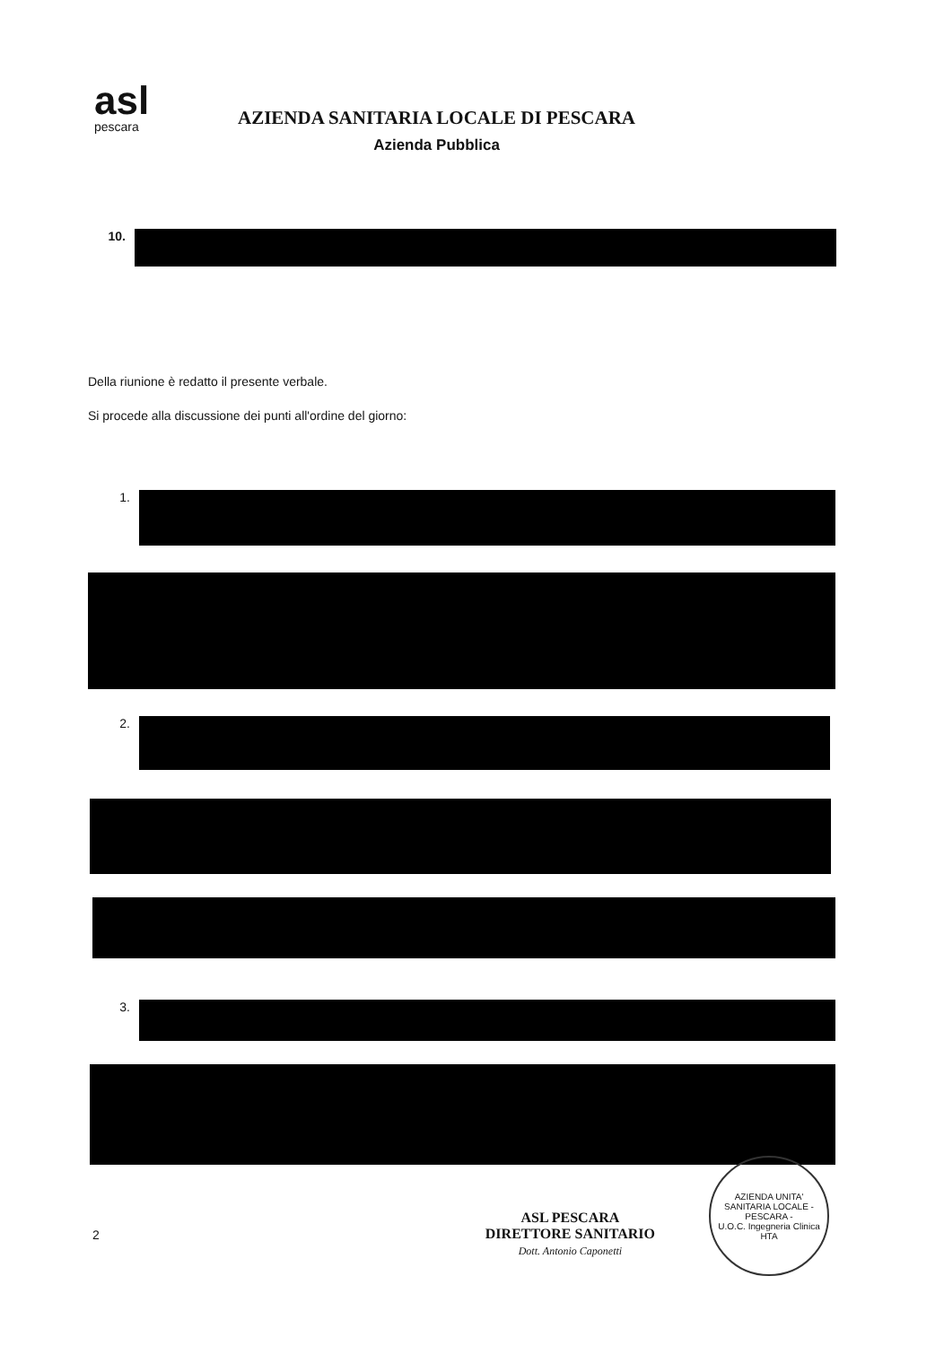asl
pescara
AZIENDA SANITARIA LOCALE DI PESCARA
Azienda Pubblica
10.
Della riunione è redatto il presente verbale.
Si procede alla discussione dei punti all'ordine del giorno:
1.
2.
3.
2
ASL PESCARA
DIRETTORE SANITARIO
Dott. Antonio Caponetti
AZIENDA UNITA' SANITARIA LOCALE - PESCARA -
U.O.C. Ingegneria Clinica HTA